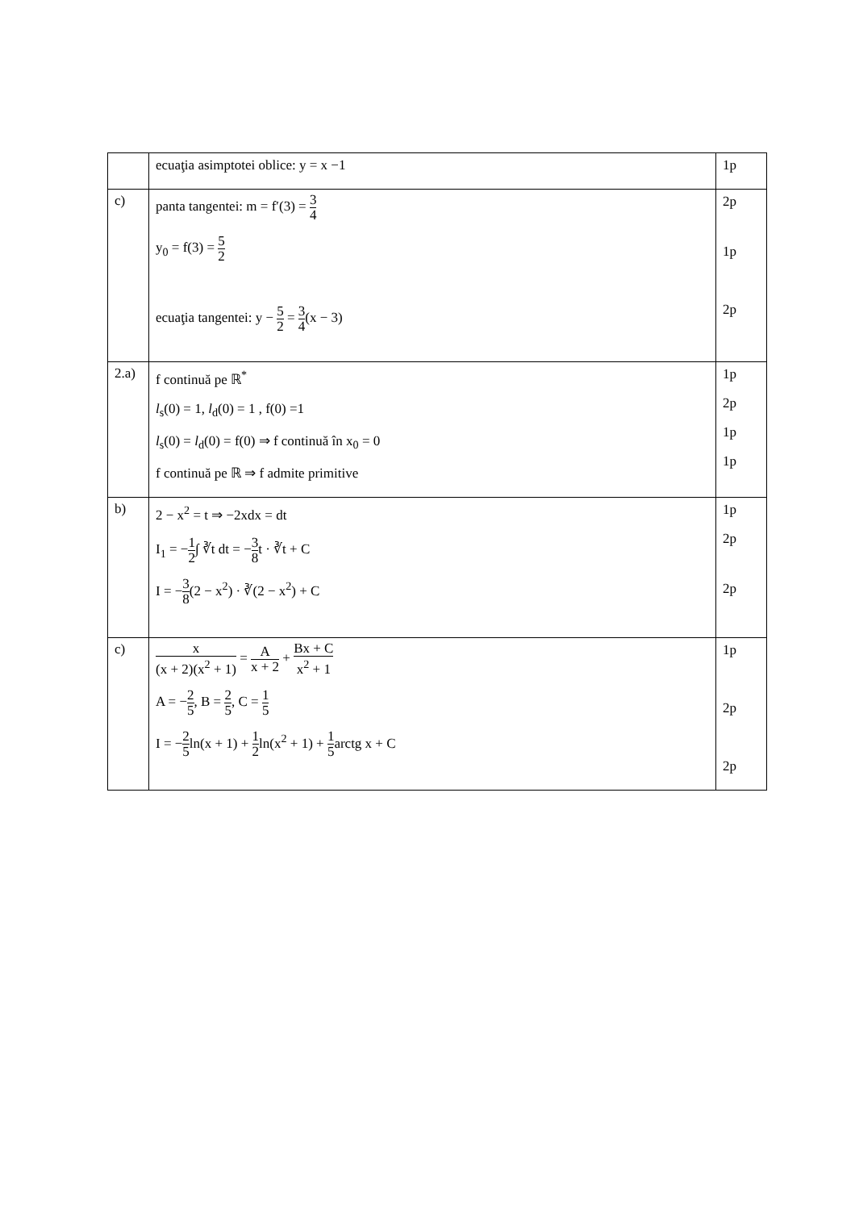| | ecuaţia asimptotei oblice: y = x −1 | 1p |
| c) | panta tangentei: m = f′(3) = 3 4 y<sub>0</sub> = f(3) = 5 2 ecuaţia tangentei: y − 5 2 = 3 4 (x − 3) | 2p 1p 2p |
| 2.a) | f continuă pe ℝ<sup>*</sup> l<sub>s</sub>(0) = 1, l<sub>d</sub>(0) = 1 , f(0) =1 l<sub>s</sub>(0) = l<sub>d</sub>(0) = f(0) ⇒ f continuă în x<sub>0</sub> = 0 f continuă pe ℝ ⇒ f admite primitive | 1p 2p 1p 1p |
| b) | 2 − x<sup>2</sup> = t ⇒ −2xdx = dt I<sub>1</sub> = − 1 2 ∫ ∛t dt = − 3 8 t · ∛t + C I = − 3 8 (2 − x<sup>2</sup>) · ∛(2 − x<sup>2</sup>) + C | 1p 2p 2p |
| c) | x (x + 2)(x<sup>2</sup> + 1) = A x + 2 + Bx + C x<sup>2</sup> + 1 A = − 2 5 , B = 2 5 , C = 1 5 I = − 2 5 ln(x + 1) + 1 2 ln(x<sup>2</sup> + 1) + 1 5 arctg x + C | 1p 2p 2p |